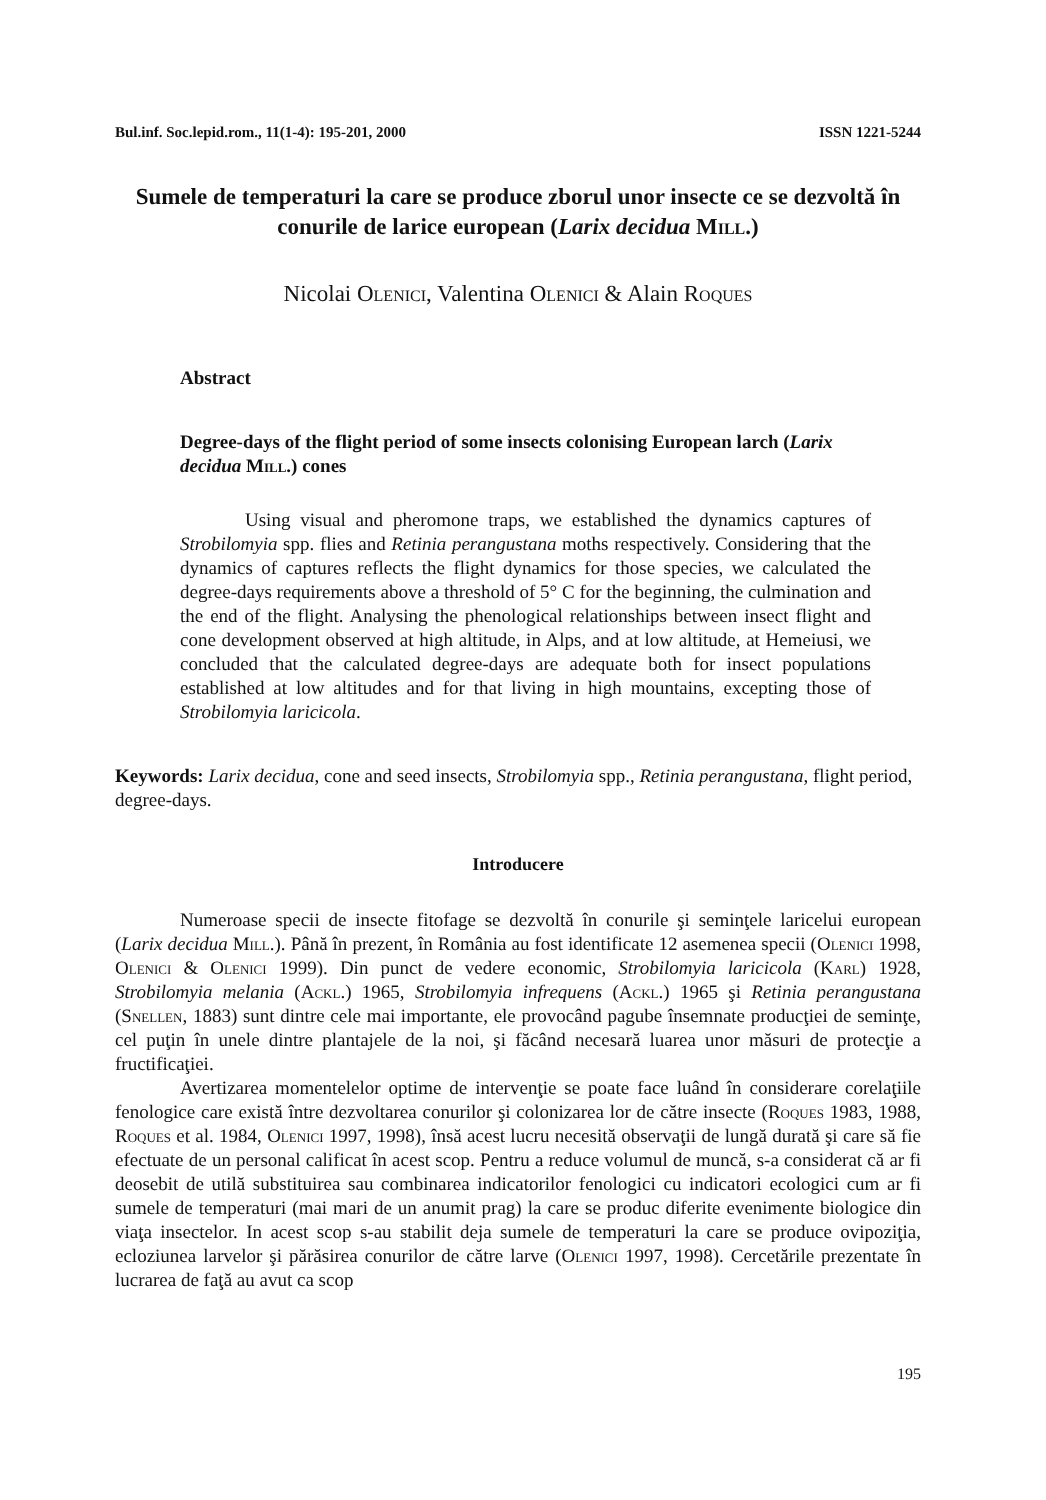Bul.inf. Soc.lepid.rom., 11(1-4): 195-201, 2000 ISSN 1221-5244
Sumele de temperaturi la care se produce zborul unor insecte ce se dezvoltă în conurile de larice european (Larix decidua Mill.)
Nicolai Olenici, Valentina Olenici & Alain Roques
Abstract
Degree-days of the flight period of some insects colonising European larch (Larix decidua Mill.) cones
Using visual and pheromone traps, we established the dynamics captures of Strobilomyia spp. flies and Retinia perangustana moths respectively. Considering that the dynamics of captures reflects the flight dynamics for those species, we calculated the degree-days requirements above a threshold of 5° C for the beginning, the culmination and the end of the flight. Analysing the phenological relationships between insect flight and cone development observed at high altitude, in Alps, and at low altitude, at Hemeiusi, we concluded that the calculated degree-days are adequate both for insect populations established at low altitudes and for that living in high mountains, excepting those of Strobilomyia laricicola.
Keywords: Larix decidua, cone and seed insects, Strobilomyia spp., Retinia perangustana, flight period, degree-days.
Introducere
Numeroase specii de insecte fitofage se dezvoltă în conurile şi seminţele laricelui european (Larix decidua Mill.). Până în prezent, în România au fost identificate 12 asemenea specii (Olenici 1998, Olenici & Olenici 1999). Din punct de vedere economic, Strobilomyia laricicola (Karl) 1928, Strobilomyia melania (Ackl.) 1965, Strobilomyia infrequens (Ackl.) 1965 şi Retinia perangustana (Snellen, 1883) sunt dintre cele mai importante, ele provocând pagube însemnate producţiei de seminţe, cel puţin în unele dintre plantajele de la noi, şi făcând necesară luarea unor măsuri de protecţie a fructificaţiei.
Avertizarea momentelelor optime de intervenţie se poate face luând în considerare corelaţiile fenologice care există între dezvoltarea conurilor şi colonizarea lor de către insecte (Roques 1983, 1988, Roques et al. 1984, Olenici 1997, 1998), însă acest lucru necesită observaţii de lungă durată şi care să fie efectuate de un personal calificat în acest scop. Pentru a reduce volumul de muncă, s-a considerat că ar fi deosebit de utilă substituirea sau combinarea indicatorilor fenologici cu indicatori ecologici cum ar fi sumele de temperaturi (mai mari de un anumit prag) la care se produc diferite evenimente biologice din viaţa insectelor. In acest scop s-au stabilit deja sumele de temperaturi la care se produce ovipoziţia, ecloziunea larvelor şi părăsirea conurilor de către larve (Olenici 1997, 1998). Cercetările prezentate în lucrarea de faţă au avut ca scop
195